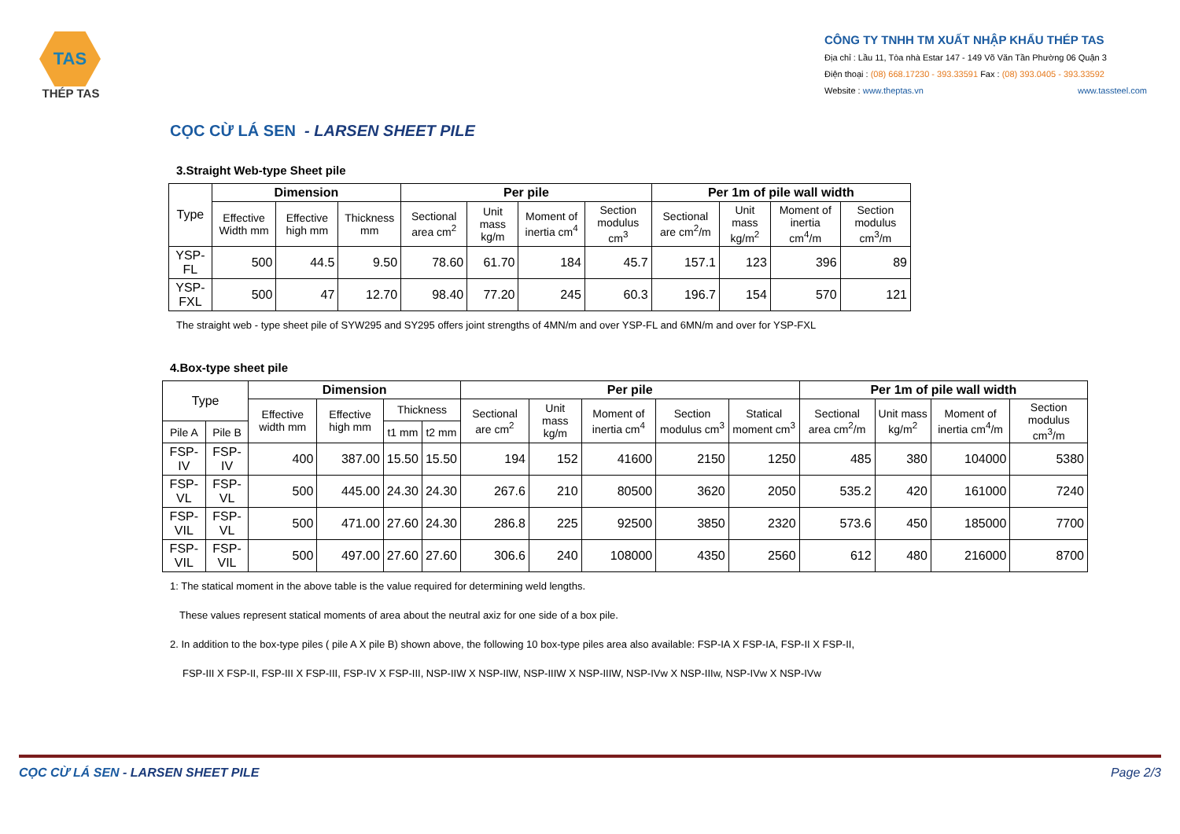TAS
THÉP TAS
CÔNG TY TNHH TM XUẤT NHẬP KHẨU THÉP TAS
Địa chỉ : Lầu 11, Tòa nhà Estar 147 - 149 Võ Văn Tần Phường 06 Quận 3
Điện thoại : (08) 668.17230 - 393.33591 Fax : (08) 393.0405 - 393.33592
Website : www.theptas.vn www.tassteel.com
CỌC CỪ LÁ SEN - LARSEN SHEET PILE
3.Straight Web-type Sheet pile
| Type | Dimension | | | Per pile | | | | Per 1m of pile wall width | | | |
| --- | --- | --- | --- | --- | --- | --- | --- | --- | --- | --- | --- |
| | Effective Width mm | Effective high mm | Thickness mm | Sectional area cm<sup>2</sup> | Unit mass kg/m | Moment of inertia cm<sup>4</sup> | Section modulus cm<sup>3</sup> | Sectional are cm<sup>2</sup>/m | Unit mass kg/m<sup>2</sup> | Moment of inertia cm<sup>4</sup>/m | Section modulus cm<sup>3</sup>/m |
| YSP-FL | 500 | 44.5 | 9.50 | 78.60 | 61.70 | 184 | 45.7 | 157.1 | 123 | 396 | 89 |
| YSP-FXL | 500 | 47 | 12.70 | 98.40 | 77.20 | 245 | 60.3 | 196.7 | 154 | 570 | 121 |
The straight web - type sheet pile of SYW295 and SY295 offers joint strengths of 4MN/m and over YSP-FL and 6MN/m and over for YSP-FXL
4.Box-type sheet pile
| Type | | Dimension | | | | Per pile | | | | | Per 1m of pile wall width | | | |
| --- | --- | --- | --- | --- | --- | --- | --- | --- | --- | --- | --- | --- | --- | --- |
| | | Effective width mm | Effective high mm | Thickness | | Sectional are cm<sup>2</sup> | Unit mass kg/m | Moment of inertia cm<sup>4</sup> | Section modulus cm<sup>3</sup> | Statical moment cm<sup>3</sup> | Sectional area cm<sup>2</sup>/m | Unit mass kg/m<sup>2</sup> | Moment of inertia cm<sup>4</sup>/m | Section modulus cm<sup>3</sup>/m |
| Pile A | Pile B | | | t1 mm | t2 mm | | | | | | | | | |
| FSP-IV | FSP-IV | 400 | 387.00 | 15.50 | 15.50 | 194 | 152 | 41600 | 2150 | 1250 | 485 | 380 | 104000 | 5380 |
| FSP-VL | FSP-VL | 500 | 445.00 | 24.30 | 24.30 | 267.6 | 210 | 80500 | 3620 | 2050 | 535.2 | 420 | 161000 | 7240 |
| FSP-VIL | FSP-VL | 500 | 471.00 | 27.60 | 24.30 | 286.8 | 225 | 92500 | 3850 | 2320 | 573.6 | 450 | 185000 | 7700 |
| FSP-VIL | FSP-VIL | 500 | 497.00 | 27.60 | 27.60 | 306.6 | 240 | 108000 | 4350 | 2560 | 612 | 480 | 216000 | 8700 |
1: The statical moment in the above table is the value required for determining weld lengths.
These values represent statical moments of area about the neutral axiz for one side of a box pile.
2. In addition to the box-type piles ( pile A X pile B) shown above, the following 10 box-type piles area also available: FSP-IA X FSP-IA, FSP-II X FSP-II,
FSP-III X FSP-II, FSP-III X FSP-III, FSP-IV X FSP-III, NSP-IIW X NSP-IIW, NSP-IIIW X NSP-IIIW, NSP-IVw X NSP-IIIw, NSP-IVw X NSP-IVw
CỌC CỪ LÁ SEN - LARSEN SHEET PILE Page 2/3